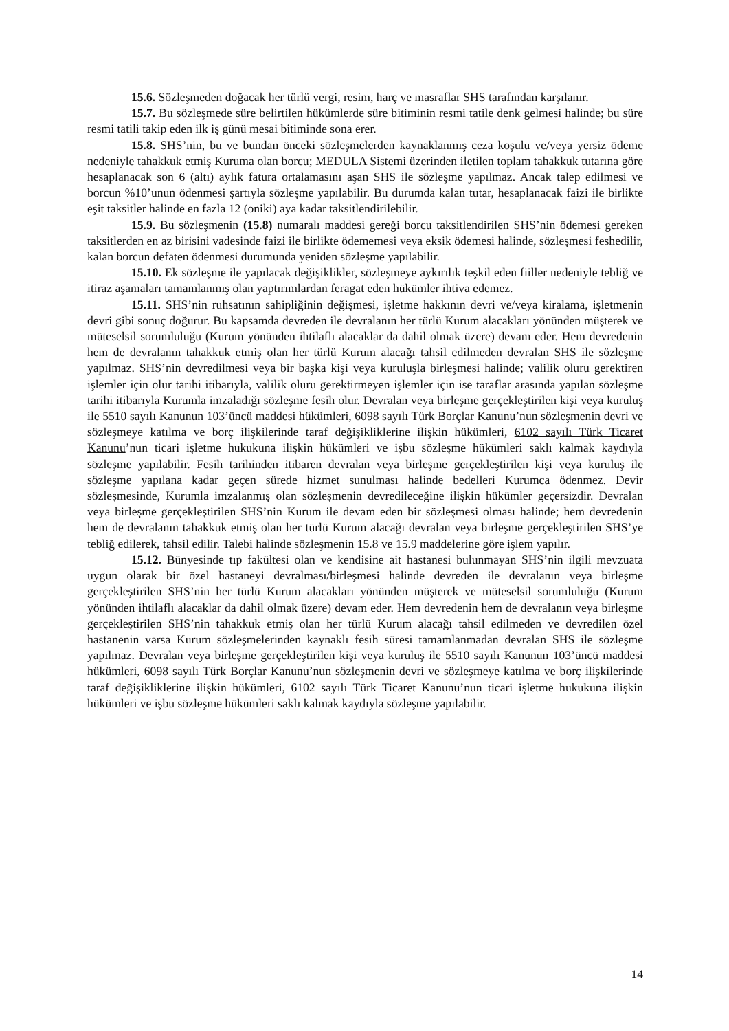15.6. Sözleşmeden doğacak her türlü vergi, resim, harç ve masraflar SHS tarafından karşılanır.
15.7. Bu sözleşmede süre belirtilen hükümlerde süre bitiminin resmi tatile denk gelmesi halinde; bu süre resmi tatili takip eden ilk iş günü mesai bitiminde sona erer.
15.8. SHS’nin, bu ve bundan önceki sözleşmelerden kaynaklanmış ceza koşulu ve/veya yersiz ödeme nedeniyle tahakkuk etmiş Kuruma olan borcu; MEDULA Sistemi üzerinden iletilen toplam tahakkuk tutarına göre hesaplanacak son 6 (altı) aylık fatura ortalamasını aşan SHS ile sözleşme yapılmaz. Ancak talep edilmesi ve borcun %10’unun ödenmesi şartıyla sözleşme yapılabilir. Bu durumda kalan tutar, hesaplanacak faizi ile birlikte eşit taksitler halinde en fazla 12 (oniki) aya kadar taksitlendirilebilir.
15.9. Bu sözleşmenin (15.8) numaralı maddesi gereği borcu taksitlendirilen SHS’nin ödemesi gereken taksitlerden en az birisini vadesinde faizi ile birlikte ödememesi veya eksik ödemesi halinde, sözleşmesi feshedilir, kalan borcun defaten ödenmesi durumunda yeniden sözleşme yapılabilir.
15.10. Ek sözleşme ile yapılacak değişiklikler, sözleşmeye aykırılık teşkil eden fiiller nedeniyle tebliğ ve itiraz aşamaları tamamlanmış olan yaptırımlardan feragat eden hükümler ihtiva edemez.
15.11. SHS’nin ruhsatının sahipliğinin değişmesi, işletme hakkının devri ve/veya kiralama, işletmenin devri gibi sonuç doğurur. Bu kapsamda devreden ile devralanın her türlü Kurum alacakları yönünden müşterek ve müteselsil sorumluluğu (Kurum yönünden ihtilaflı alacaklar da dahil olmak üzere) devam eder. Hem devredenin hem de devralanın tahakkuk etmiş olan her türlü Kurum alacağı tahsil edilmeden devralan SHS ile sözleşme yapılmaz. SHS’nin devredilmesi veya bir başka kişi veya kuruluşla birleşmesi halinde; valilik oluru gerektiren işlemler için olur tarihi itibarıyla, valilik oluru gerektirmeyen işlemler için ise taraflar arasında yapılan sözleşme tarihi itibarıyla Kurumla imzaladığı sözleşme fesih olur. Devralan veya birleşme gerçekleştirilen kişi veya kuruluş ile 5510 sayılı Kanunun 103’üncü maddesi hükümleri, 6098 sayılı Türk Borçlar Kanunu’nun sözleşmenin devri ve sözleşmeye katılma ve borç ilişkilerinde taraf değişikliklerine ilişkin hükümleri, 6102 sayılı Türk Ticaret Kanunu’nun ticari işletme hukukuna ilişkin hükümleri ve işbu sözleşme hükümleri saklı kalmak kaydıyla sözleşme yapılabilir. Fesih tarihinden itibaren devralan veya birleşme gerçekleştirilen kişi veya kuruluş ile sözleşme yapılana kadar geçen sürede hizmet sunulması halinde bedelleri Kurumca ödenmez. Devir sözleşmesinde, Kurumla imzalanmış olan sözleşmenin devredileceğine ilişkin hükümler geçersizdir. Devralan veya birleşme gerçekleştirilen SHS’nin Kurum ile devam eden bir sözleşmesi olması halinde; hem devredenin hem de devralanın tahakkuk etmiş olan her türlü Kurum alacağı devralan veya birleşme gerçekleştirilen SHS’ye tebliğ edilerek, tahsil edilir. Talebi halinde sözleşmenin 15.8 ve 15.9 maddelerine göre işlem yapılır.
15.12. Bünyesinde tıp fakültesi olan ve kendisine ait hastanesi bulunmayan SHS’nin ilgili mevzuata uygun olarak bir özel hastaneyi devralması/birleşmesi halinde devreden ile devralanın veya birleşme gerçekleştirilen SHS’nin her türlü Kurum alacakları yönünden müşterek ve müteselsil sorumluluğu (Kurum yönünden ihtilaflı alacaklar da dahil olmak üzere) devam eder. Hem devredenin hem de devralanın veya birleşme gerçekleştirilen SHS’nin tahakkuk etmiş olan her türlü Kurum alacağı tahsil edilmeden ve devredilen özel hastanenin varsa Kurum sözleşmelerinden kaynaklı fesih süresi tamamlanmadan devralan SHS ile sözleşme yapılmaz. Devralan veya birleşme gerçekleştirilen kişi veya kuruluş ile 5510 sayılı Kanunun 103’üncü maddesi hükümleri, 6098 sayılı Türk Borçlar Kanunu’nun sözleşmenin devri ve sözleşmeye katılma ve borç ilişkilerinde taraf değişikliklerine ilişkin hükümleri, 6102 sayılı Türk Ticaret Kanunu’nun ticari işletme hukukuna ilişkin hükümleri ve işbu sözleşme hükümleri saklı kalmak kaydıyla sözleşme yapılabilir.
14